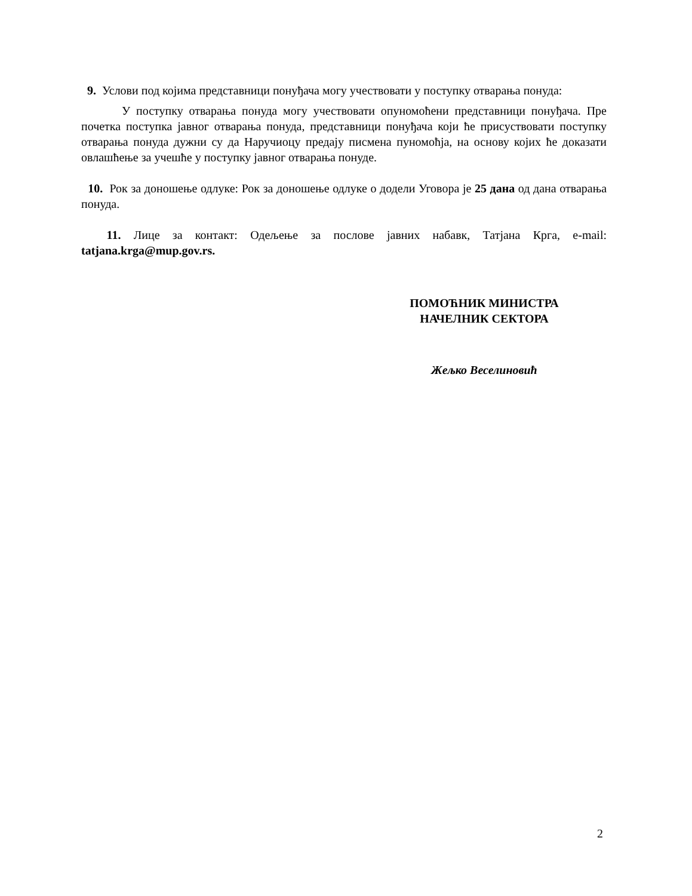9. Услови под којима представници понуђача могу учествовати у поступку отварања понуда:
У поступку отварања понуда могу учествовати опуномоћени представници понуђача. Пре почетка поступка јавног отварања понуда, представници понуђача који ће присуствовати поступку отварања понуда дужни су да Наручиоцу предају писмена пуномоћја, на основу којих ће доказати овлашћење за учешће у поступку јавног отварања понуде.
10. Рок за доношење одлуке: Рок за доношење одлуке о додели Уговора је 25 дана од дана отварања понуда.
11. Лице за контакт: Одељење за послове јавних набавк, Татјана Крга, e-mail: tatjana.krga@mup.gov.rs.
ПОМОЋНИК МИНИСТРА
НАЧЕЛНИК СЕКТОРА
Жељко Веселиновић
2